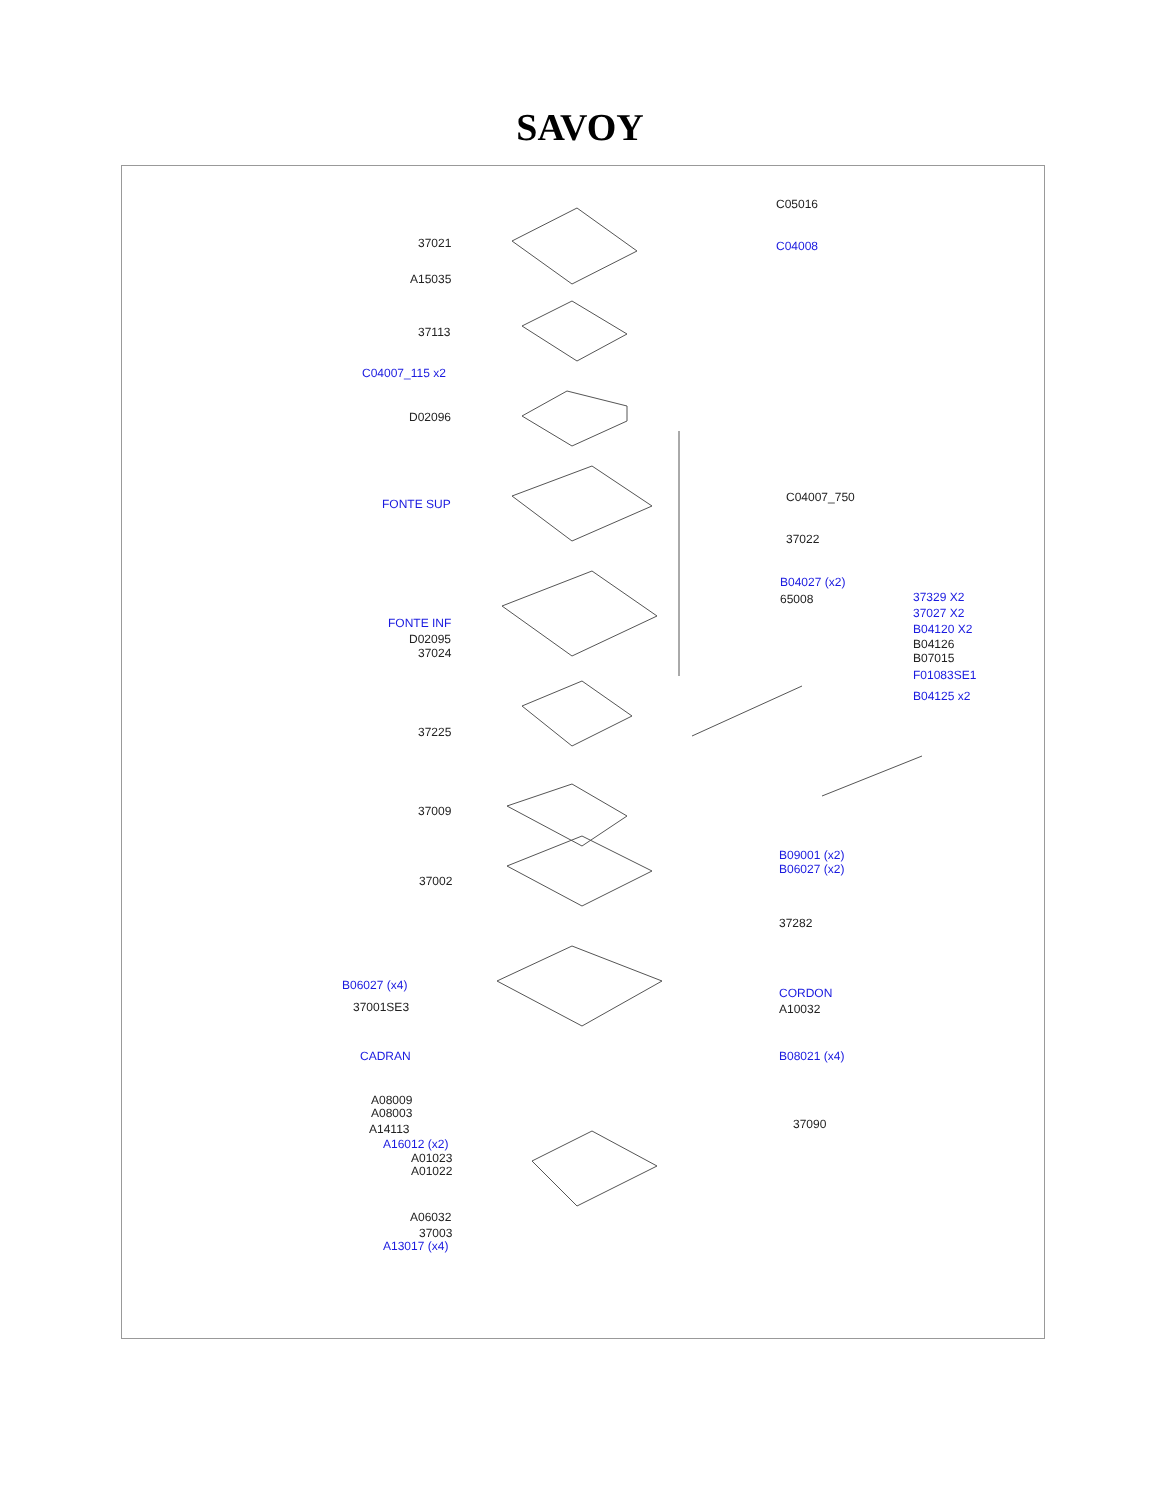SAVOY
37021
A15035
37113
C04007_115 x2
D02096
FONTE SUP
FONTE INF
D02095
37024
37225
37009
37002
B06027 (x4)
37001SE3
CADRAN
A08009
A08003
A14113
A16012 (x2)
A01023
A01022
A06032
37003
A13017 (x4)
C05016
C04008
C04007_750
37022
B04027 (x2)
65008 37329 X2
37027 X2
B04120 X2
B04126
B07015
F01083SE1
B04125 x2
B09001 (x2)
B06027 (x2)
37282
CORDON
A10032
B08021 (x4)
37090